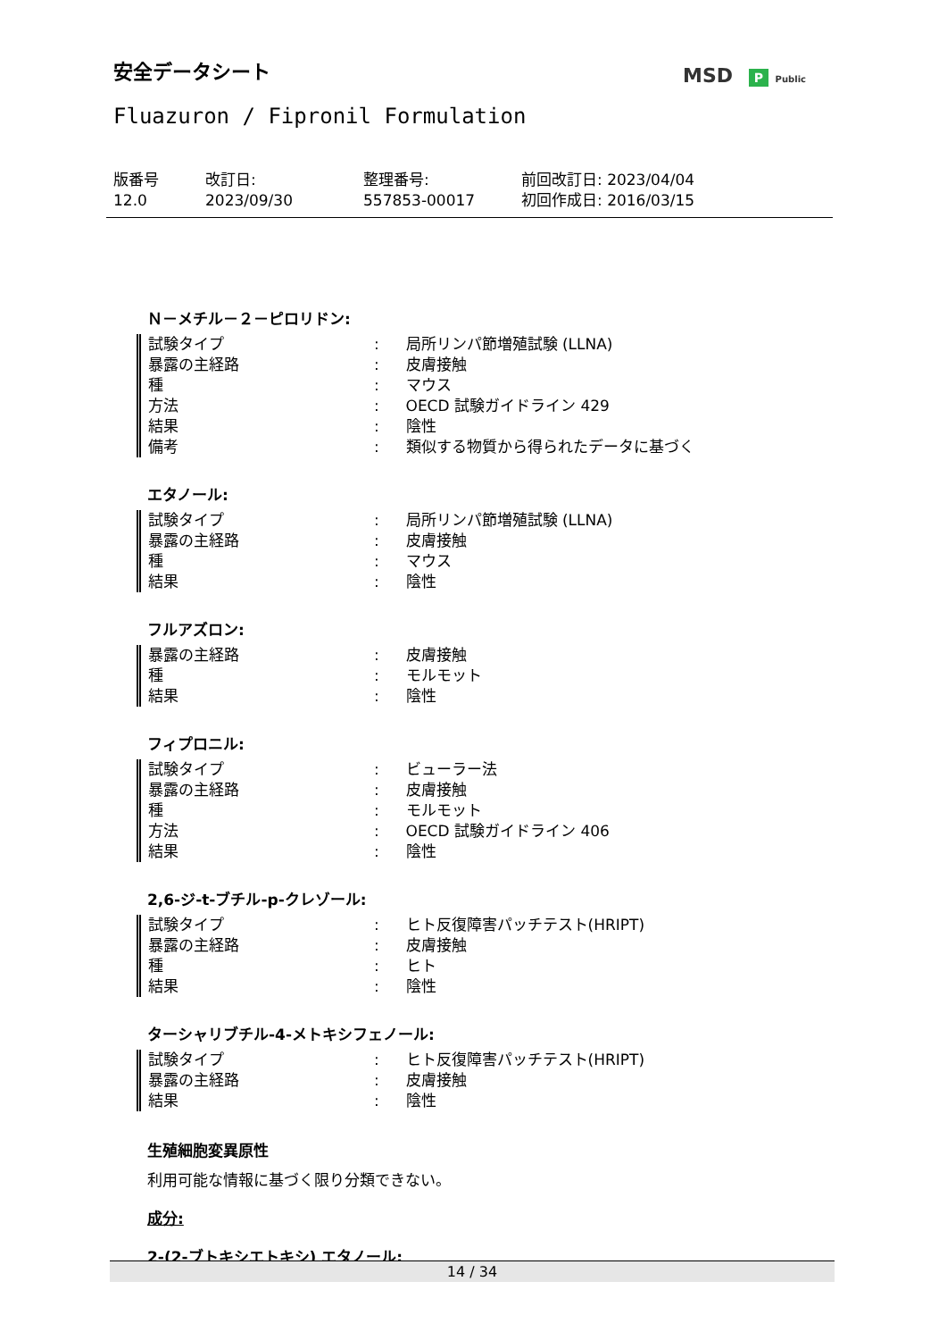安全データシート MSD P Public
Fluazuron / Fipronil Formulation
版番号
12.0
改訂日:
2023/09/30
整理番号:
557853-00017
前回改訂日: 2023/04/04
初回作成日: 2016/03/15
Ｎ－メチル－２－ピロリドン:
| 試験タイプ | : | 局所リンパ節増殖試験 (LLNA) |
| 暴露の主経路 | : | 皮膚接触 |
| 種 | : | マウス |
| 方法 | : | OECD 試験ガイドライン 429 |
| 結果 | : | 陰性 |
| 備考 | : | 類似する物質から得られたデータに基づく |
エタノール:
| 試験タイプ | : | 局所リンパ節増殖試験 (LLNA) |
| 暴露の主経路 | : | 皮膚接触 |
| 種 | : | マウス |
| 結果 | : | 陰性 |
フルアズロン:
| 暴露の主経路 | : | 皮膚接触 |
| 種 | : | モルモット |
| 結果 | : | 陰性 |
フィプロニル:
| 試験タイプ | : | ビューラー法 |
| 暴露の主経路 | : | 皮膚接触 |
| 種 | : | モルモット |
| 方法 | : | OECD 試験ガイドライン 406 |
| 結果 | : | 陰性 |
2,6-ジ-t-ブチル-p-クレゾール:
| 試験タイプ | : | ヒト反復障害パッチテスト(HRIPT) |
| 暴露の主経路 | : | 皮膚接触 |
| 種 | : | ヒト |
| 結果 | : | 陰性 |
ターシャリブチル-4-メトキシフェノール:
| 試験タイプ | : | ヒト反復障害パッチテスト(HRIPT) |
| 暴露の主経路 | : | 皮膚接触 |
| 結果 | : | 陰性 |
生殖細胞変異原性
利用可能な情報に基づく限り分類できない。
成分:
2-(2-ブトキシエトキシ) エタノール:
14 / 34